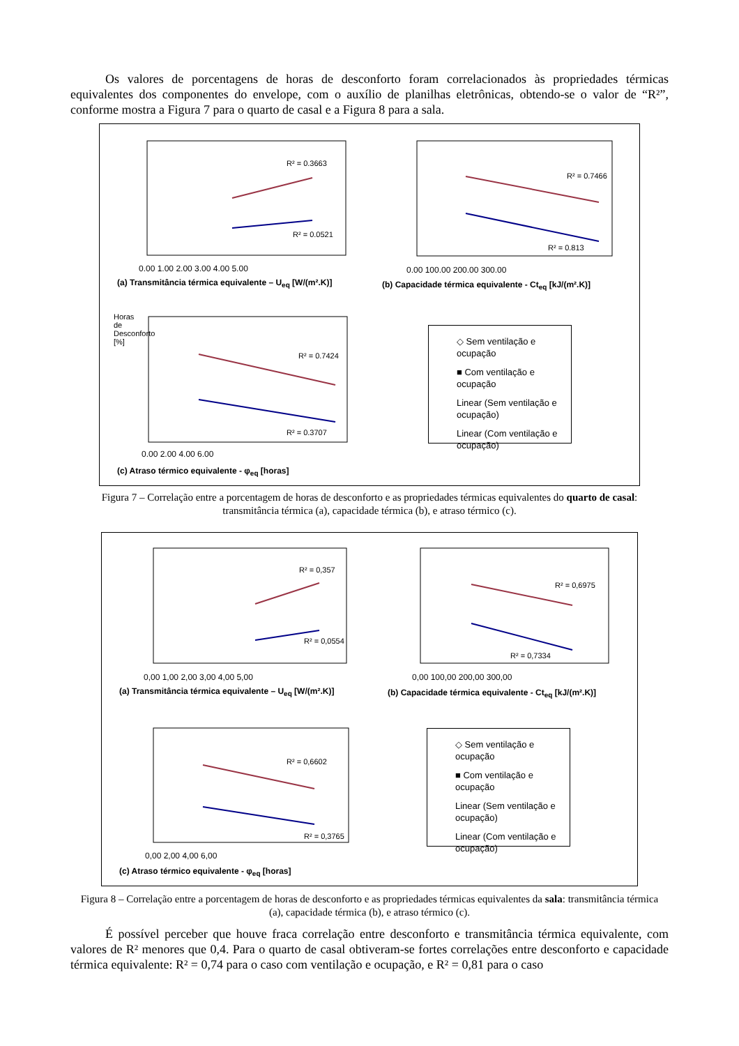Os valores de porcentagens de horas de desconforto foram correlacionados às propriedades térmicas equivalentes dos componentes do envelope, com o auxílio de planilhas eletrônicas, obtendo-se o valor de “R²”, conforme mostra a Figura 7 para o quarto de casal e a Figura 8 para a sala.
R² = 0.3663
R² = 0.0521
R² = 0.7466
R² = 0.813
R² = 0.7424
R² = 0.3707
0.00 1.00 2.00 3.00 4.00 5.00
(a) Transmitância térmica equivalente – U<sub>eq</sub> [W/(m².K)]
0.00 100.00 200.00 300.00
(b) Capacidade térmica equivalente - Ct<sub>eq</sub> [kJ/(m².K)]
Horas de Desconforto [%]
0.00 2.00 4.00 6.00
(c) Atraso térmico equivalente - φ<sub>eq</sub> [horas]
◇ Sem ventilação e ocupação
■ Com ventilação e ocupação
Linear (Sem ventilação e ocupação)
Linear (Com ventilação e ocupação)
Figura 7 – Correlação entre a porcentagem de horas de desconforto e as propriedades térmicas equivalentes do quarto de casal: transmitância térmica (a), capacidade térmica (b), e atraso térmico (c).
R² = 0,357
R² = 0,0554
R² = 0,6975
R² = 0,7334
R² = 0,6602
R² = 0,3765
0,00 1,00 2,00 3,00 4,00 5,00
(a) Transmitância térmica equivalente – U<sub>eq</sub> [W/(m².K)]
0,00 100,00 200,00 300,00
(b) Capacidade térmica equivalente - Ct<sub>eq</sub> [kJ/(m².K)]
0,00 2,00 4,00 6,00
(c) Atraso térmico equivalente - φ<sub>eq</sub> [horas]
◇ Sem ventilação e ocupação
■ Com ventilação e ocupação
Linear (Sem ventilação e ocupação)
Linear (Com ventilação e ocupação)
Figura 8 – Correlação entre a porcentagem de horas de desconforto e as propriedades térmicas equivalentes da sala: transmitância térmica (a), capacidade térmica (b), e atraso térmico (c).
É possível perceber que houve fraca correlação entre desconforto e transmitância térmica equivalente, com valores de R² menores que 0,4. Para o quarto de casal obtiveram-se fortes correlações entre desconforto e capacidade térmica equivalente: R² = 0,74 para o caso com ventilação e ocupação, e R² = 0,81 para o caso